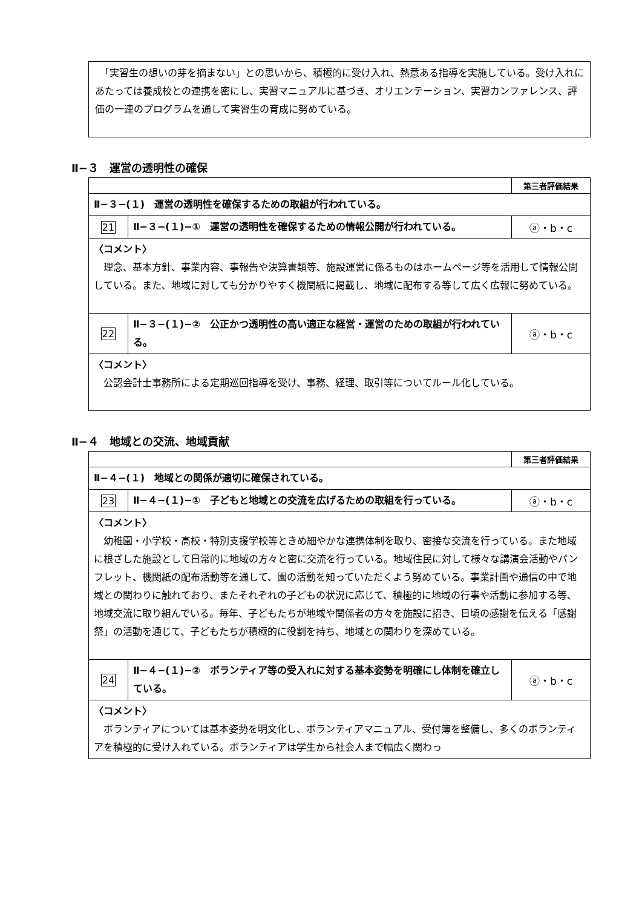「実習生の想いの芽を摘まない」との思いから、積極的に受け入れ、熱意ある指導を実施している。受け入れにあたっては養成校との連携を密にし、実習マニュアルに基づき、オリエンテーション、実習カンファレンス、評価の一連のプログラムを通して実習生の育成に努めている。
Ⅱ−３　運営の透明性の確保
| | | 第三者評価結果 |
| Ⅱ−３−(１) 運営の透明性を確保するための取組が行われている。 | | |
| 21 | Ⅱ−３−(１)−① 運営の透明性を確保するための情報公開が行われている。 | ⓐ・b・c |
| 〈コメント〉 理念、基本方針、事業内容、事報告や決算書類等、施設運営に係るものはホームページ等を活用して情報公開している。また、地域に対しても分かりやすく機関紙に掲載し、地域に配布する等して広く広報に努めている。 | | |
| 22 | Ⅱ−３−(１)−② 公正かつ透明性の高い適正な経営・運営のための取組が行われている。 | ⓐ・b・c |
| 〈コメント〉 公認会計士事務所による定期巡回指導を受け、事務、経理、取引等についてルール化している。 | | |
Ⅱ−４　地域との交流、地域貢献
| | | 第三者評価結果 |
| Ⅱ−４−(１) 地域との関係が適切に確保されている。 | | |
| 23 | Ⅱ−４−(１)−① 子どもと地域との交流を広げるための取組を行っている。 | ⓐ・b・c |
| 〈コメント〉 幼稚園・小学校・高校・特別支援学校等ときめ細やかな連携体制を取り、密接な交流を行っている。また地域に根ざした施設として日常的に地域の方々と密に交流を行っている。地域住民に対して様々な講演会活動やパンフレット、機関紙の配布活動等を通して、園の活動を知っていただくよう努めている。事業計画や通信の中で地域との関わりに触れており、またそれぞれの子どもの状況に応じて、積極的に地域の行事や活動に参加する等、地域交流に取り組んでいる。毎年、子どもたちが地域や関係者の方々を施設に招き、日頃の感謝を伝える「感謝祭」の活動を通じて、子どもたちが積極的に役割を持ち、地域との関わりを深めている。 | | |
| 24 | Ⅱ−４−(１)−② ボランティア等の受入れに対する基本姿勢を明確にし体制を確立している。 | ⓐ・b・c |
| 〈コメント〉 ボランティアについては基本姿勢を明文化し、ボランティアマニュアル、受付簿を整備し、多くのボランティアを積極的に受け入れている。ボランティアは学生から社会人まで幅広く関わっ | | |